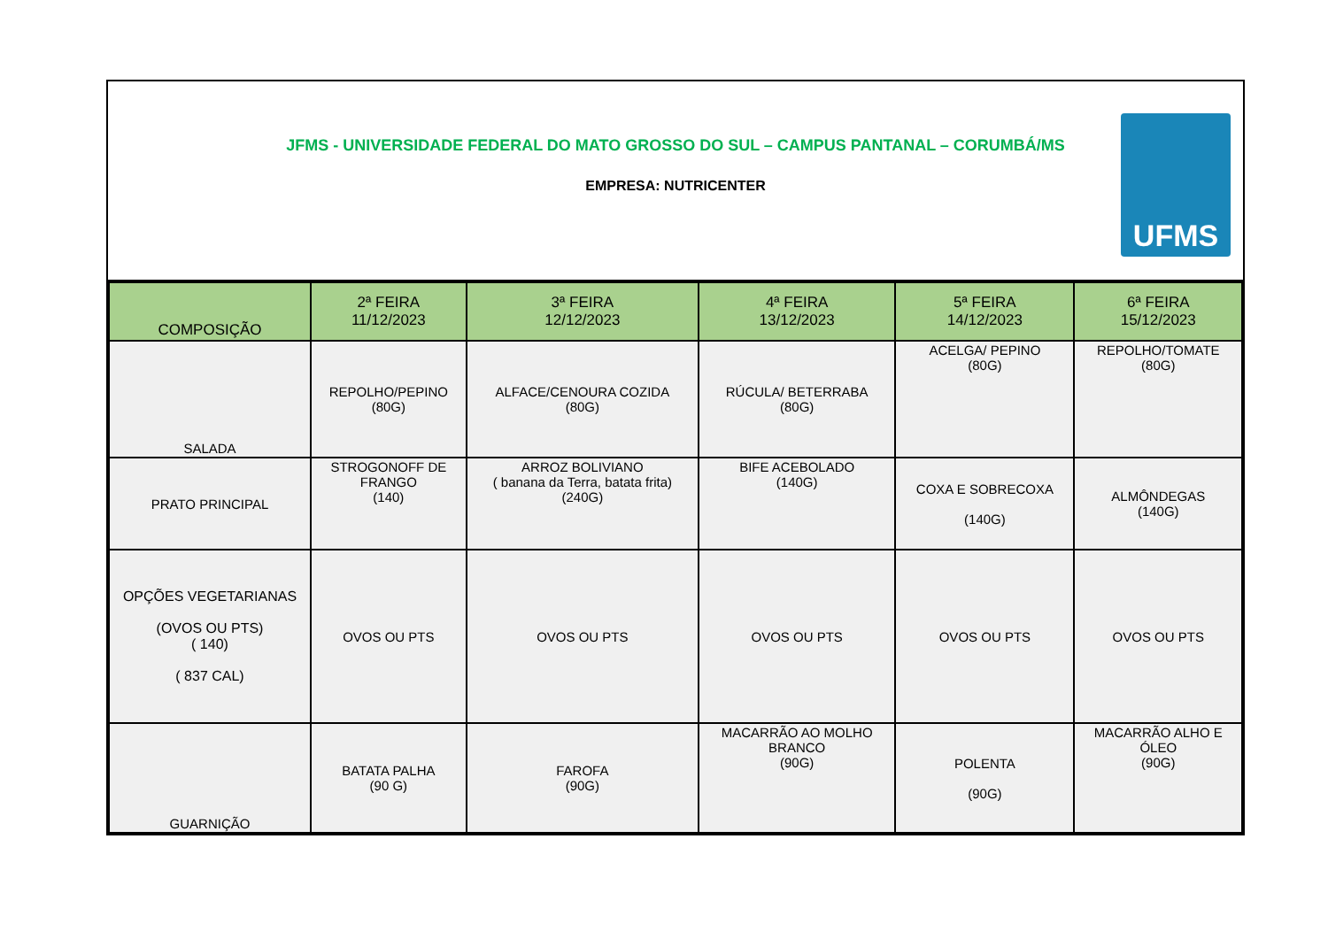JFMS - UNIVERSIDADE FEDERAL DO MATO GROSSO DO SUL – CAMPUS PANTANAL – CORUMBÁ/MS
EMPRESA: NUTRICENTER
UFMS
| COMPOSIÇÃO | 2ª FEIRA 11/12/2023 | 3ª FEIRA 12/12/2023 | 4ª FEIRA 13/12/2023 | 5ª FEIRA 14/12/2023 | 6ª FEIRA 15/12/2023 |
| --- | --- | --- | --- | --- | --- |
| SALADA | REPOLHO/PEPINO (80G) | ALFACE/CENOURA COZIDA (80G) | RÚCULA/ BETERRABA (80G) | ACELGA/ PEPINO (80G) | REPOLHO/TOMATE (80G) |
| PRATO PRINCIPAL | STROGONOFF DE FRANGO (140) | ARROZ BOLIVIANO ( banana da Terra, batata frita) (240G) | BIFE ACEBOLADO (140G) | COXA E SOBRECOXA (140G) | ALMÔNDEGAS (140G) |
| OPÇÕES VEGETARIANAS (OVOS OU PTS) ( 140) ( 837 CAL) | OVOS OU PTS | OVOS OU PTS | OVOS OU PTS | OVOS OU PTS | OVOS OU PTS |
| GUARNIÇÃO | BATATA PALHA (90 G) | FAROFA (90G) | MACARRÃO AO MOLHO BRANCO (90G) | POLENTA (90G) | MACARRÃO ALHO E ÓLEO (90G) |